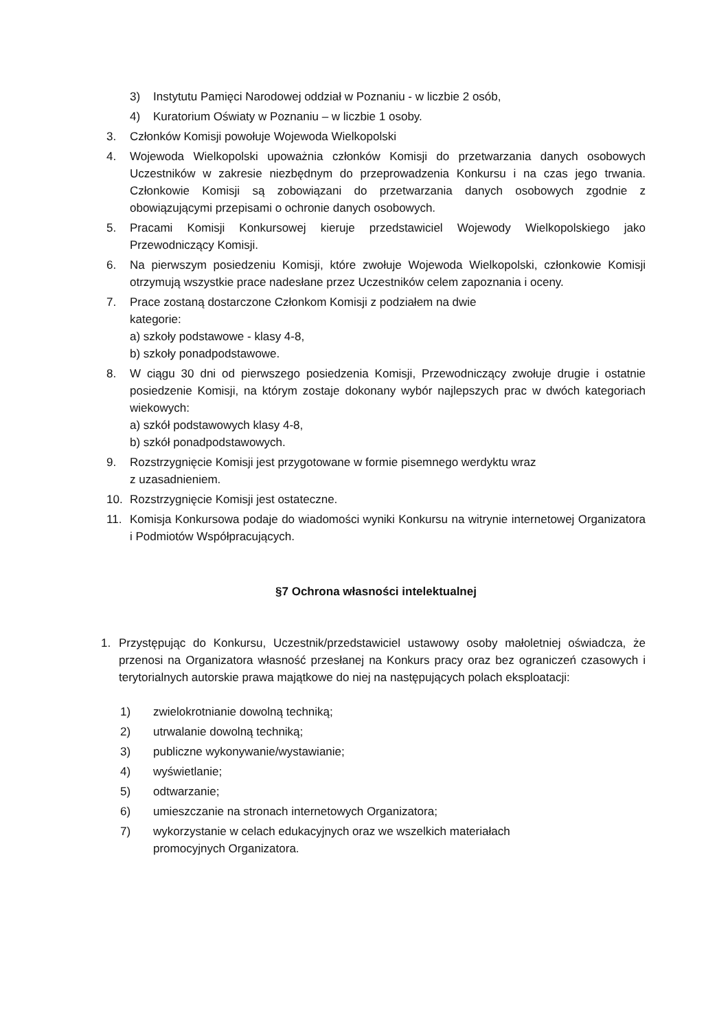3) Instytutu Pamięci Narodowej oddział w Poznaniu - w liczbie 2 osób,
4) Kuratorium Oświaty w Poznaniu – w liczbie 1 osoby.
3. Członków Komisji powołuje Wojewoda Wielkopolski
4. Wojewoda Wielkopolski upoważnia członków Komisji do przetwarzania danych osobowych Uczestników w zakresie niezbędnym do przeprowadzenia Konkursu i na czas jego trwania. Członkowie Komisji są zobowiązani do przetwarzania danych osobowych zgodnie z obowiązującymi przepisami o ochronie danych osobowych.
5. Pracami Komisji Konkursowej kieruje przedstawiciel Wojewody Wielkopolskiego jako Przewodniczący Komisji.
6. Na pierwszym posiedzeniu Komisji, które zwołuje Wojewoda Wielkopolski, członkowie Komisji otrzymują wszystkie prace nadesłane przez Uczestników celem zapoznania i oceny.
7. Prace zostaną dostarczone Członkom Komisji z podziałem na dwie
kategorie:
a) szkoły podstawowe - klasy 4-8,
b) szkoły ponadpodstawowe.
8. W ciągu 30 dni od pierwszego posiedzenia Komisji, Przewodniczący zwołuje drugie i ostatnie posiedzenie Komisji, na którym zostaje dokonany wybór najlepszych prac w dwóch kategoriach wiekowych:
a) szkół podstawowych klasy 4-8,
b) szkół ponadpodstawowych.
9. Rozstrzygnięcie Komisji jest przygotowane w formie pisemnego werdyktu wraz
z uzasadnieniem.
10. Rozstrzygnięcie Komisji jest ostateczne.
11. Komisja Konkursowa podaje do wiadomości wyniki Konkursu na witrynie internetowej Organizatora i Podmiotów Współpracujących.
§7 Ochrona własności intelektualnej
1. Przystępując do Konkursu, Uczestnik/przedstawiciel ustawowy osoby małoletniej oświadcza, że przenosi na Organizatora własność przesłanej na Konkurs pracy oraz bez ograniczeń czasowych i terytorialnych autorskie prawa majątkowe do niej na następujących polach eksploatacji:
1) zwielokrotnianie dowolną techniką;
2) utrwalanie dowolną techniką;
3) publiczne wykonywanie/wystawianie;
4) wyświetlanie;
5) odtwarzanie;
6) umieszczanie na stronach internetowych Organizatora;
7) wykorzystanie w celach edukacyjnych oraz we wszelkich materiałach
promocyjnych Organizatora.